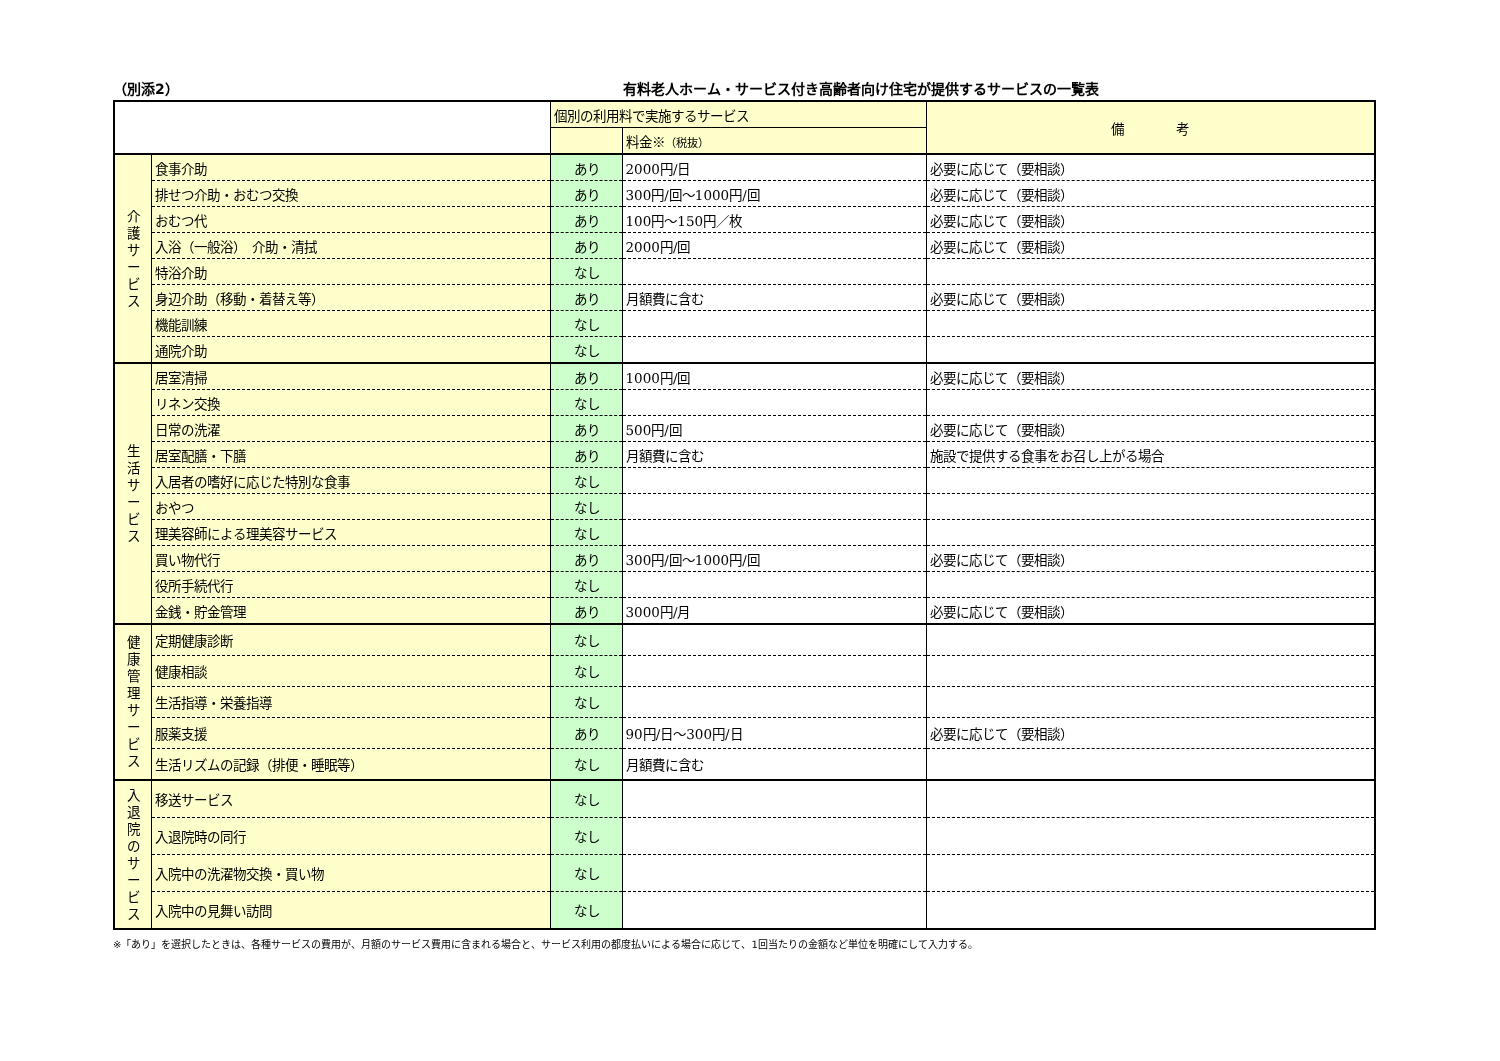（別添2） 有料老人ホーム・サービス付き高齢者向け住宅が提供するサービスの一覧表
| | | 個別の利用料で実施するサービス | | 備 考 |
| --- | --- | --- | --- | --- |
| | | | 料金※ （税抜） | |
| 介 護 サ ー ビ ス | 食事介助 | あり | 2000円/日 | 必要に応じて（要相談） |
| | 排せつ介助・おむつ交換 | あり | 300円/回～1000円/回 | 必要に応じて（要相談） |
| | おむつ代 | あり | 100円～150円／枚 | 必要に応じて（要相談） |
| | 入浴（一般浴） 介助・清拭 | あり | 2000円/回 | 必要に応じて（要相談） |
| | 特浴介助 | なし | | |
| | 身辺介助（移動・着替え等） | あり | 月額費に含む | 必要に応じて（要相談） |
| | 機能訓練 | なし | | |
| | 通院介助 | なし | | |
| 生 活 サ ー ビ ス | 居室清掃 | あり | 1000円/回 | 必要に応じて（要相談） |
| | リネン交換 | なし | | |
| | 日常の洗濯 | あり | 500円/回 | 必要に応じて（要相談） |
| | 居室配膳・下膳 | あり | 月額費に含む | 施設で提供する食事をお召し上がる場合 |
| | 入居者の嗜好に応じた特別な食事 | なし | | |
| | おやつ | なし | | |
| | 理美容師による理美容サービス | なし | | |
| | 買い物代行 | あり | 300円/回～1000円/回 | 必要に応じて（要相談） |
| | 役所手続代行 | なし | | |
| | 金銭・貯金管理 | あり | 3000円/月 | 必要に応じて（要相談） |
| 健 康 管 理 サ ー ビ ス | 定期健康診断 | なし | | |
| | 健康相談 | なし | | |
| | 生活指導・栄養指導 | なし | | |
| | 服薬支援 | あり | 90円/日～300円/日 | 必要に応じて（要相談） |
| | 生活リズムの記録（排便・睡眠等） | なし | 月額費に含む | |
| 入 退 院 の サ ー ビ ス | 移送サービス | なし | | |
| | 入退院時の同行 | なし | | |
| | 入院中の洗濯物交換・買い物 | なし | | |
| | 入院中の見舞い訪問 | なし | | |
※「あり」を選択したときは、各種サービスの費用が、月額のサービス費用に含まれる場合と、サービス利用の都度払いによる場合に応じて、1回当たりの金額など単位を明確にして入力する。